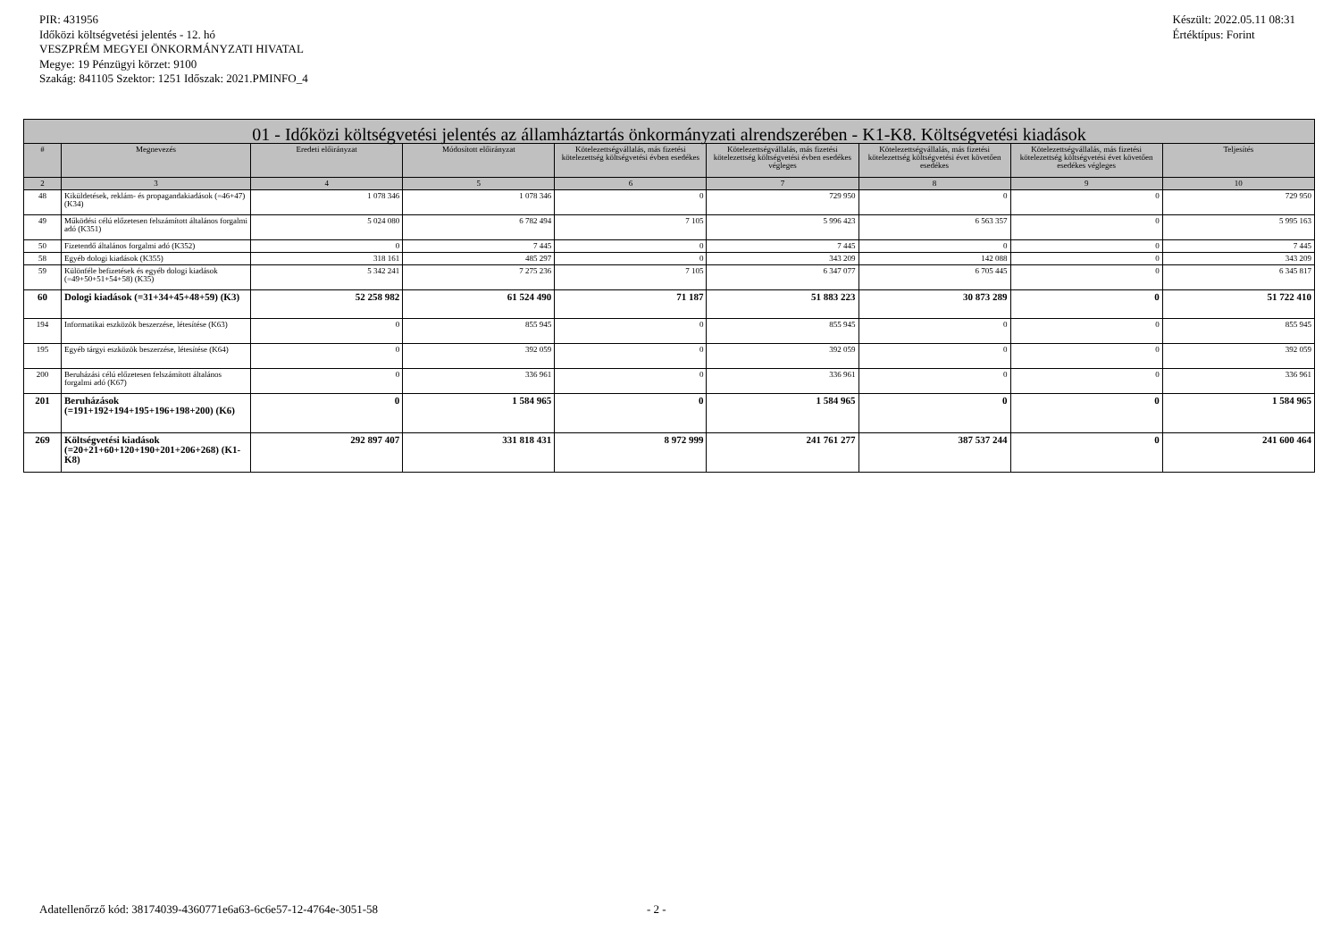PIR: 431956
Időközi költségvetési jelentés - 12. hó
VESZPRÉM MEGYEI ÖNKORMÁNYZATI HIVATAL
Megye: 19 Pénzügyi körzet: 9100
Szakág: 841105 Szektor: 1251 Időszak: 2021.PMINFO_4
Készült: 2022.05.11 08:31
Értéktípus: Forint
| 01 - Időközi költségvetési jelentés az államháztartás önkormányzati alrendszerében - K1-K8. Költségvetési kiadások | | | | | | | | |
| --- | --- | --- | --- | --- | --- | --- | --- | --- |
| # | Megnevezés | Eredeti előirányzat | Módosított előirányzat | Kötelezettségvállalás, más fizetési kötelezettség költségvetési évben esedékes | Kötelezettségvállalás, más fizetési kötelezettség költségvetési évben esedékes végleges | Kötelezettségvállalás, más fizetési kötelezettség költségvetési évet követően esedékes | Kötelezettségvállalás, más fizetési kötelezettség költségvetési évet követően esedékes végleges | Teljesítés |
| 2 | 3 | 4 | 5 | 6 | 7 | 8 | 9 | 10 |
| 48 | Kiküldetések, reklám- és propagandakiadások (=46+47) (K34) | 1 078 346 | 1 078 346 | 0 | 729 950 | 0 | 0 | 729 950 |
| 49 | Működési célú előzetesen felszámított általános forgalmi adó (K351) | 5 024 080 | 6 782 494 | 7 105 | 5 996 423 | 6 563 357 | 0 | 5 995 163 |
| 50 | Fizetendő általános forgalmi adó (K352) | 0 | 7 445 | 0 | 7 445 | 0 | 0 | 7 445 |
| 58 | Egyéb dologi kiadások (K355) | 318 161 | 485 297 | 0 | 343 209 | 142 088 | 0 | 343 209 |
| 59 | Különféle befizetések és egyéb dologi kiadások (=49+50+51+54+58) (K35) | 5 342 241 | 7 275 236 | 7 105 | 6 347 077 | 6 705 445 | 0 | 6 345 817 |
| 60 | Dologi kiadások (=31+34+45+48+59) (K3) | 52 258 982 | 61 524 490 | 71 187 | 51 883 223 | 30 873 289 | 0 | 51 722 410 |
| 194 | Informatikai eszközök beszerzése, létesítése (K63) | 0 | 855 945 | 0 | 855 945 | 0 | 0 | 855 945 |
| 195 | Egyéb tárgyi eszközök beszerzése, létesítése (K64) | 0 | 392 059 | 0 | 392 059 | 0 | 0 | 392 059 |
| 200 | Beruházási célú előzetesen felszámított általános forgalmi adó (K67) | 0 | 336 961 | 0 | 336 961 | 0 | 0 | 336 961 |
| 201 | Beruházások (=191+192+194+195+196+198+200) (K6) | 0 | 1 584 965 | 0 | 1 584 965 | 0 | 0 | 1 584 965 |
| 269 | Költségvetési kiadások (=20+21+60+120+190+201+206+268) (K1-K8) | 292 897 407 | 331 818 431 | 8 972 999 | 241 761 277 | 387 537 244 | 0 | 241 600 464 |
Adatellenőrző kód: 38174039-4360771e6a63-6c6e57-12-4764e-3051-58 - 2 -